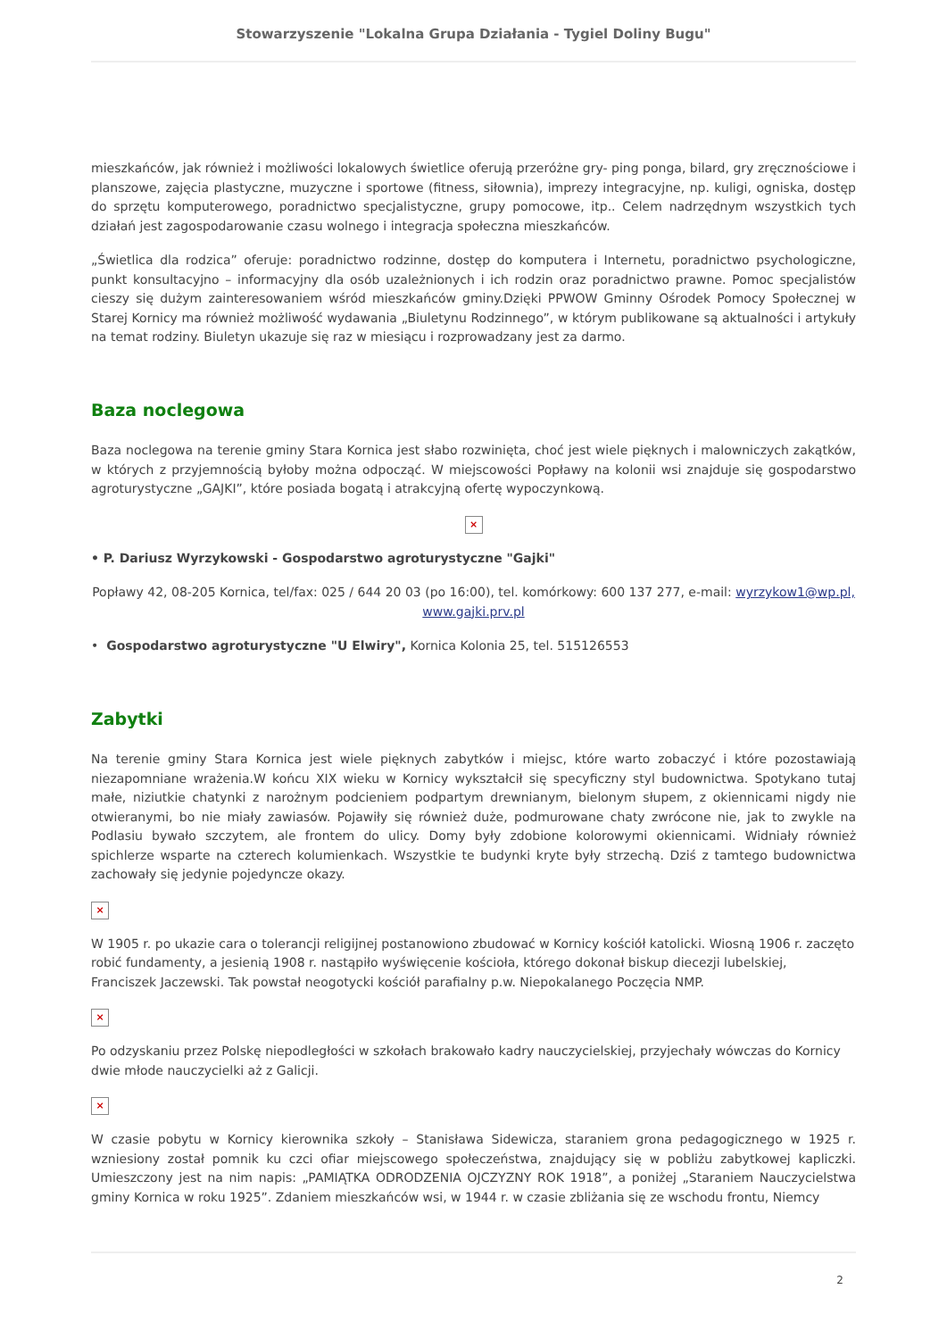Stowarzyszenie "Lokalna Grupa Działania - Tygiel Doliny Bugu"
mieszkańców, jak również i możliwości lokalowych świetlice oferują przeróżne gry- ping ponga, bilard, gry zręcznościowe i planszowe, zajęcia plastyczne, muzyczne i sportowe (fitness, siłownia), imprezy integracyjne, np. kuligi, ogniska, dostęp do sprzętu komputerowego, poradnictwo specjalistyczne, grupy pomocowe, itp.. Celem nadrzędnym wszystkich tych działań jest zagospodarowanie czasu wolnego i integracja społeczna mieszkańców.
„Świetlica dla rodzica” oferuje: poradnictwo rodzinne, dostęp do komputera i Internetu, poradnictwo psychologiczne, punkt konsultacyjno – informacyjny dla osób uzależnionych i ich rodzin oraz poradnictwo prawne. Pomoc specjalistów cieszy się dużym zainteresowaniem wśród mieszkańców gminy.Dzięki PPWOW Gminny Ośrodek Pomocy Społecznej w Starej Kornicy ma również możliwość wydawania „Biuletynu Rodzinnego”, w którym publikowane są aktualności i artykuły na temat rodziny. Biuletyn ukazuje się raz w miesiącu i rozprowadzany jest za darmo.
Baza noclegowa
Baza noclegowa na terenie gminy Stara Kornica jest słabo rozwinięta, choć jest wiele pięknych i malowniczych zakątków, w których z przyjemnością byłoby można odpocząć. W miejscowości Popławy na kolonii wsi znajduje się gospodarstwo agroturystyczne „GAJKI”, które posiada bogatą i atrakcyjną ofertę wypoczynkową.
×
• P. Dariusz Wyrzykowski - Gospodarstwo agroturystyczne "Gajki"
Popławy 42, 08-205 Kornica, tel/fax: 025 / 644 20 03 (po 16:00), tel. komórkowy: 600 137 277, e-mail: wyrzykow1@wp.pl, www.gajki.prv.pl
• Gospodarstwo agroturystyczne "U Elwiry", Kornica Kolonia 25, tel. 515126553
Zabytki
Na terenie gminy Stara Kornica jest wiele pięknych zabytków i miejsc, które warto zobaczyć i które pozostawiają niezapomniane wrażenia.W końcu XIX wieku w Kornicy wykształcił się specyficzny styl budownictwa. Spotykano tutaj małe, niziutkie chatynki z narożnym podcieniem podpartym drewnianym, bielonym słupem, z okiennicami nigdy nie otwieranymi, bo nie miały zawiasów. Pojawiły się również duże, podmurowane chaty zwrócone nie, jak to zwykle na Podlasiu bywało szczytem, ale frontem do ulicy. Domy były zdobione kolorowymi okiennicami. Widniały również spichlerze wsparte na czterech kolumienkach. Wszystkie te budynki kryte były strzechą. Dziś z tamtego budownictwa zachowały się jedynie pojedyncze okazy.
×
W 1905 r. po ukazie cara o tolerancji religijnej postanowiono zbudować w Kornicy kościół katolicki. Wiosną 1906 r. zaczęto robić fundamenty, a jesienią 1908 r. nastąpiło wyświęcenie kościoła, którego dokonał biskup diecezji lubelskiej, Franciszek Jaczewski. Tak powstał neogotycki kościół parafialny p.w. Niepokalanego Poczęcia NMP.
×
Po odzyskaniu przez Polskę niepodległości w szkołach brakowało kadry nauczycielskiej, przyjechały wówczas do Kornicy dwie młode nauczycielki aż z Galicji.
×
W czasie pobytu w Kornicy kierownika szkoły – Stanisława Sidewicza, staraniem grona pedagogicznego w 1925 r. wzniesiony został pomnik ku czci ofiar miejscowego społeczeństwa, znajdujący się w pobliżu zabytkowej kapliczki. Umieszczony jest na nim napis: „PAMIĄTKA ODRODZENIA OJCZYZNY ROK 1918”, a poniżej „Staraniem Nauczycielstwa gminy Kornica w roku 1925”. Zdaniem mieszkańców wsi, w 1944 r. w czasie zbliżania się ze wschodu frontu, Niemcy
2